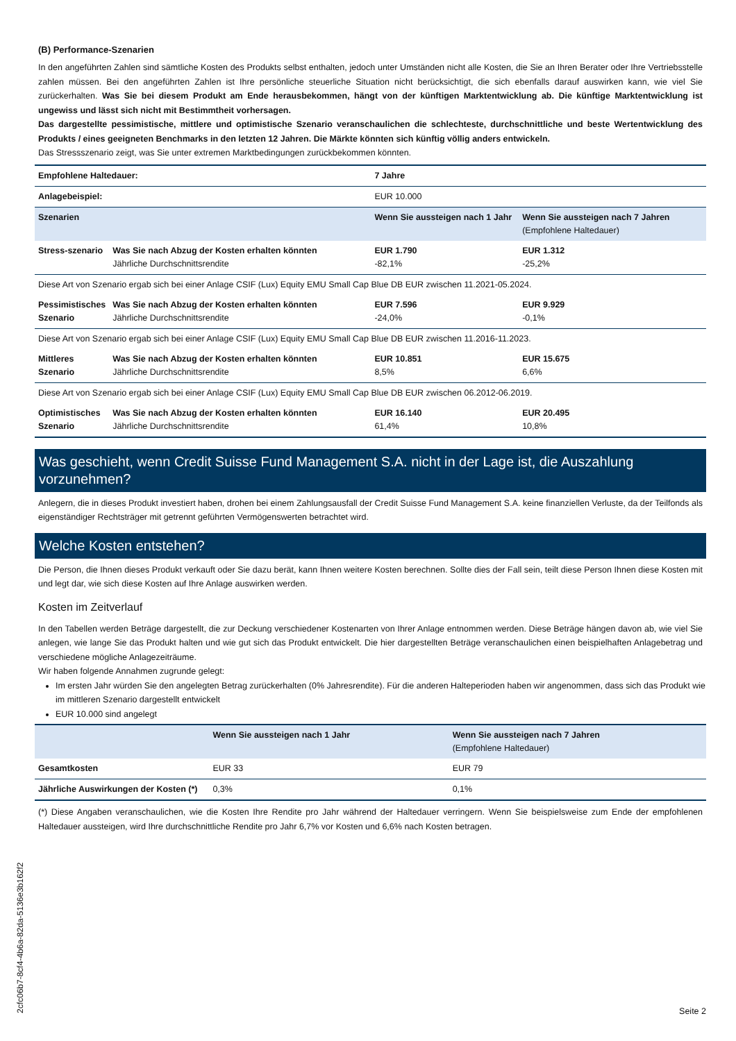(B) Performance-Szenarien
In den angeführten Zahlen sind sämtliche Kosten des Produkts selbst enthalten, jedoch unter Umständen nicht alle Kosten, die Sie an Ihren Berater oder Ihre Vertriebsstelle zahlen müssen. Bei den angeführten Zahlen ist Ihre persönliche steuerliche Situation nicht berücksichtigt, die sich ebenfalls darauf auswirken kann, wie viel Sie zurückerhalten. Was Sie bei diesem Produkt am Ende herausbekommen, hängt von der künftigen Marktentwicklung ab. Die künftige Marktentwicklung ist ungewiss und lässt sich nicht mit Bestimmtheit vorhersagen.
Das dargestellte pessimistische, mittlere und optimistische Szenario veranschaulichen die schlechteste, durchschnittliche und beste Wertentwicklung des Produkts / eines geeigneten Benchmarks in den letzten 12 Jahren. Die Märkte könnten sich künftig völlig anders entwickeln.
Das Stressszenario zeigt, was Sie unter extremen Marktbedingungen zurückbekommen könnten.
| Empfohlene Haltedauer: | | 7 Jahre | |
| Anlagebeispiel: | | EUR 10.000 | |
| Szenarien | | Wenn Sie aussteigen nach 1 Jahr | Wenn Sie aussteigen nach 7 Jahren (Empfohlene Haltedauer) |
| Stress-szenario | Was Sie nach Abzug der Kosten erhalten könnten Jährliche Durchschnittsrendite | EUR 1.790 -82,1% | EUR 1.312 -25,2% |
| Diese Art von Szenario ergab sich bei einer Anlage CSIF (Lux) Equity EMU Small Cap Blue DB EUR zwischen 11.2021-05.2024. | | | |
| Pessimistisches Szenario | Was Sie nach Abzug der Kosten erhalten könnten Jährliche Durchschnittsrendite | EUR 7.596 -24,0% | EUR 9.929 -0,1% |
| Diese Art von Szenario ergab sich bei einer Anlage CSIF (Lux) Equity EMU Small Cap Blue DB EUR zwischen 11.2016-11.2023. | | | |
| Mittleres Szenario | Was Sie nach Abzug der Kosten erhalten könnten Jährliche Durchschnittsrendite | EUR 10.851 8,5% | EUR 15.675 6,6% |
| Diese Art von Szenario ergab sich bei einer Anlage CSIF (Lux) Equity EMU Small Cap Blue DB EUR zwischen 06.2012-06.2019. | | | |
| Optimistisches Szenario | Was Sie nach Abzug der Kosten erhalten könnten Jährliche Durchschnittsrendite | EUR 16.140 61,4% | EUR 20.495 10,8% |
Was geschieht, wenn Credit Suisse Fund Management S.A. nicht in der Lage ist, die Auszahlung vorzunehmen?
Anlegern, die in dieses Produkt investiert haben, drohen bei einem Zahlungsausfall der Credit Suisse Fund Management S.A. keine finanziellen Verluste, da der Teilfonds als eigenständiger Rechtsträger mit getrennt geführten Vermögenswerten betrachtet wird.
Welche Kosten entstehen?
Die Person, die Ihnen dieses Produkt verkauft oder Sie dazu berät, kann Ihnen weitere Kosten berechnen. Sollte dies der Fall sein, teilt diese Person Ihnen diese Kosten mit und legt dar, wie sich diese Kosten auf Ihre Anlage auswirken werden.
Kosten im Zeitverlauf
In den Tabellen werden Beträge dargestellt, die zur Deckung verschiedener Kostenarten von Ihrer Anlage entnommen werden. Diese Beträge hängen davon ab, wie viel Sie anlegen, wie lange Sie das Produkt halten und wie gut sich das Produkt entwickelt. Die hier dargestellten Beträge veranschaulichen einen beispielhaften Anlagebetrag und verschiedene mögliche Anlagezeiträume.
Wir haben folgende Annahmen zugrunde gelegt:
Im ersten Jahr würden Sie den angelegten Betrag zurückerhalten (0% Jahresrendite). Für die anderen Halteperioden haben wir angenommen, dass sich das Produkt wie im mittleren Szenario dargestellt entwickelt
EUR 10.000 sind angelegt
| | Wenn Sie aussteigen nach 1 Jahr | Wenn Sie aussteigen nach 7 Jahren (Empfohlene Haltedauer) |
| --- | --- | --- |
| Gesamtkosten | EUR 33 | EUR 79 |
| Jährliche Auswirkungen der Kosten (*) | 0,3% | 0,1% |
(*) Diese Angaben veranschaulichen, wie die Kosten Ihre Rendite pro Jahr während der Haltedauer verringern. Wenn Sie beispielsweise zum Ende der empfohlenen Haltedauer aussteigen, wird Ihre durchschnittliche Rendite pro Jahr 6,7% vor Kosten und 6,6% nach Kosten betragen.
2cfc06b7-8cf4-4b6a-82da-5136e3b162f2
Seite 2